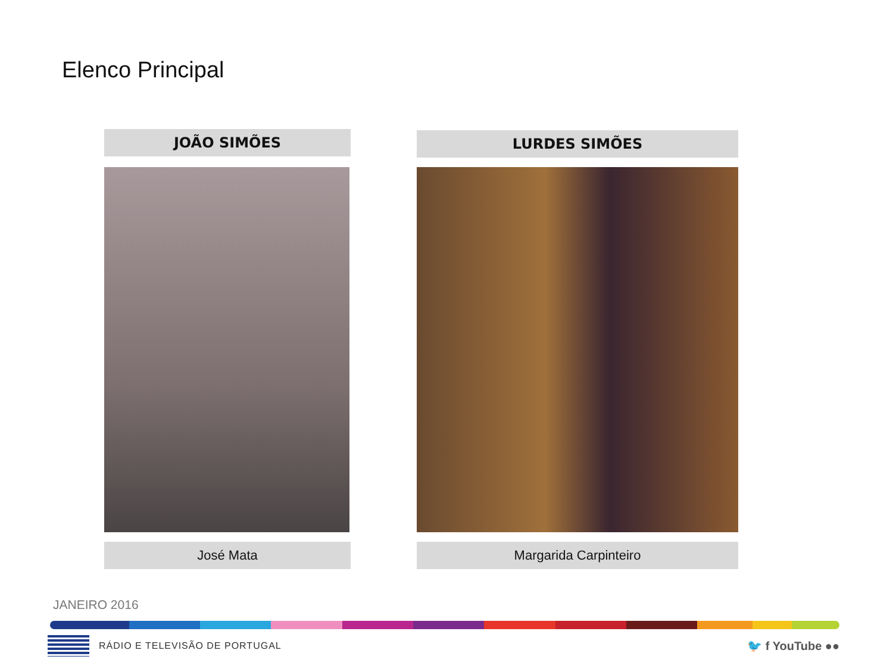Elenco Principal
JOÃO SIMÕES
José Mata
LURDES SIMÕES
Margarida Carpinteiro
JANEIRO 2016
RÁDIO E TELEVISÃO DE PORTUGAL 🐦 f YouTube ●●